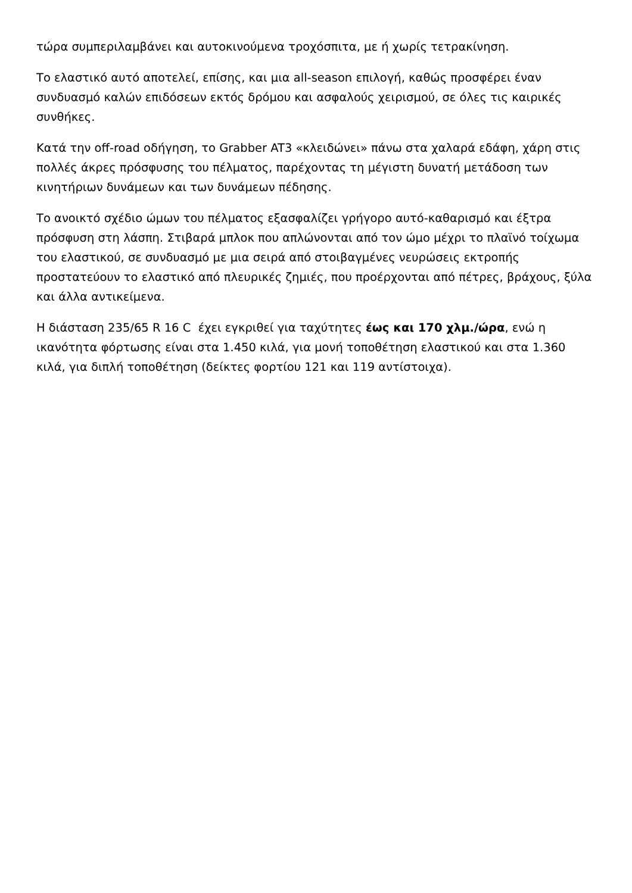τώρα συμπεριλαμβάνει και αυτοκινούμενα τροχόσπιτα, με ή χωρίς τετρακίνηση.
Το ελαστικό αυτό αποτελεί, επίσης, και μια all-season επιλογή, καθώς προσφέρει έναν συνδυασμό καλών επιδόσεων εκτός δρόμου και ασφαλούς χειρισμού, σε όλες τις καιρικές συνθήκες.
Κατά την off-road οδήγηση, το Grabber AT3 «κλειδώνει» πάνω στα χαλαρά εδάφη, χάρη στις πολλές άκρες πρόσφυσης του πέλματος, παρέχοντας τη μέγιστη δυνατή μετάδοση των κινητήριων δυνάμεων και των δυνάμεων πέδησης.
Το ανοικτό σχέδιο ώμων του πέλματος εξασφαλίζει γρήγορο αυτό-καθαρισμό και έξτρα πρόσφυση στη λάσπη. Στιβαρά μπλοκ που απλώνονται από τον ώμο μέχρι το πλαϊνό τοίχωμα του ελαστικού, σε συνδυασμό με μια σειρά από στοιβαγμένες νευρώσεις εκτροπής προστατεύουν το ελαστικό από πλευρικές ζημιές, που προέρχονται από πέτρες, βράχους, ξύλα και άλλα αντικείμενα.
Η διάσταση 235/65 R 16 C έχει εγκριθεί για ταχύτητες έως και 170 χλμ./ώρα, ενώ η ικανότητα φόρτωσης είναι στα 1.450 κιλά, για μονή τοποθέτηση ελαστικού και στα 1.360 κιλά, για διπλή τοποθέτηση (δείκτες φορτίου 121 και 119 αντίστοιχα).